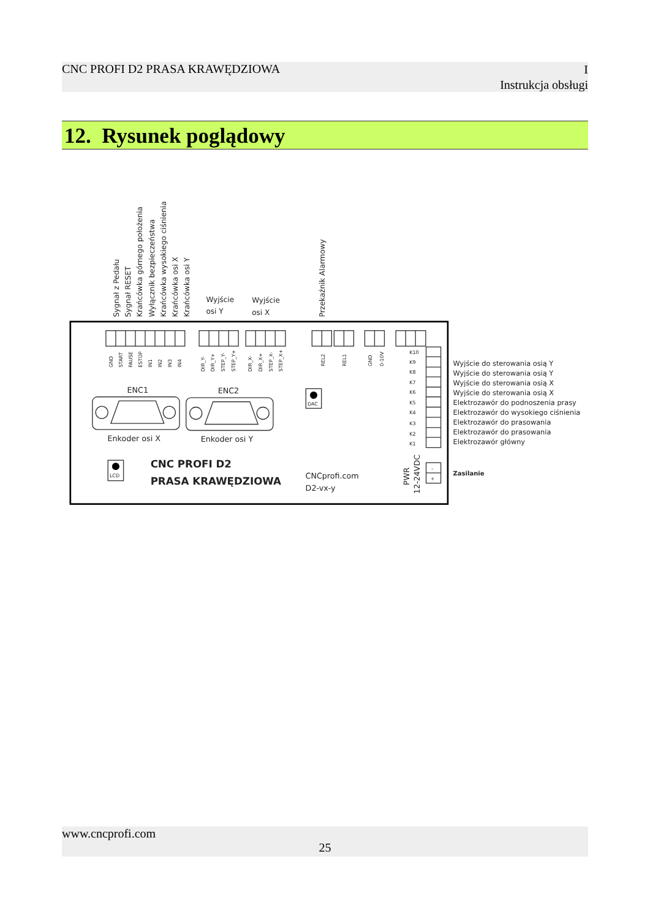CNC PROFI D2 PRASA KRAWĘDZIOWA I
Instrukcja obsługi
12. Rysunek poglądowy
Sygnał z Pedału
Sygnał RESET
Krańcówka górnego położenia
Wyłącznik bezpieczeństwa
Krańcówka wysokiego ciśnienia
Krańcówka osi X
Krańcówka osi Y
Wyjście
osi Y
Wyjście
osi X
Przekaźnik Alarmowy
GND
START
PAUSE
ESTOP
IN1
IN2
IN3
IN4
DIR_Y-
DIR_Y+
STEP_Y-
STEP_Y+
DIR_X-
DIR_X+
STEP_X-
STEP_X+
REL2
REL1
GND
0-10V
K10
K9
K8
K7
K6
K5
K4
K3
K2
K1
DAC
LCD
-
+
ENC1
ENC2
Enkoder osi X
Enkoder osi Y
CNCprofi.com
D2-vx-y
PWR
12-24VDC
CNC PROFI D2
PRASA KRAWĘDZIOWA
Wyjście do sterowania osią Y
Wyjście do sterowania osią Y
Wyjście do sterowania osią X
Wyjście do sterowania osią X
Elektrozawór do podnoszenia prasy
Elektrozawór do wysokiego ciśnienia
Elektrozawór do prasowania
Elektrozawór do prasowania
Elektrozawór główny
Zasilanie
www.cncprofi.com
25